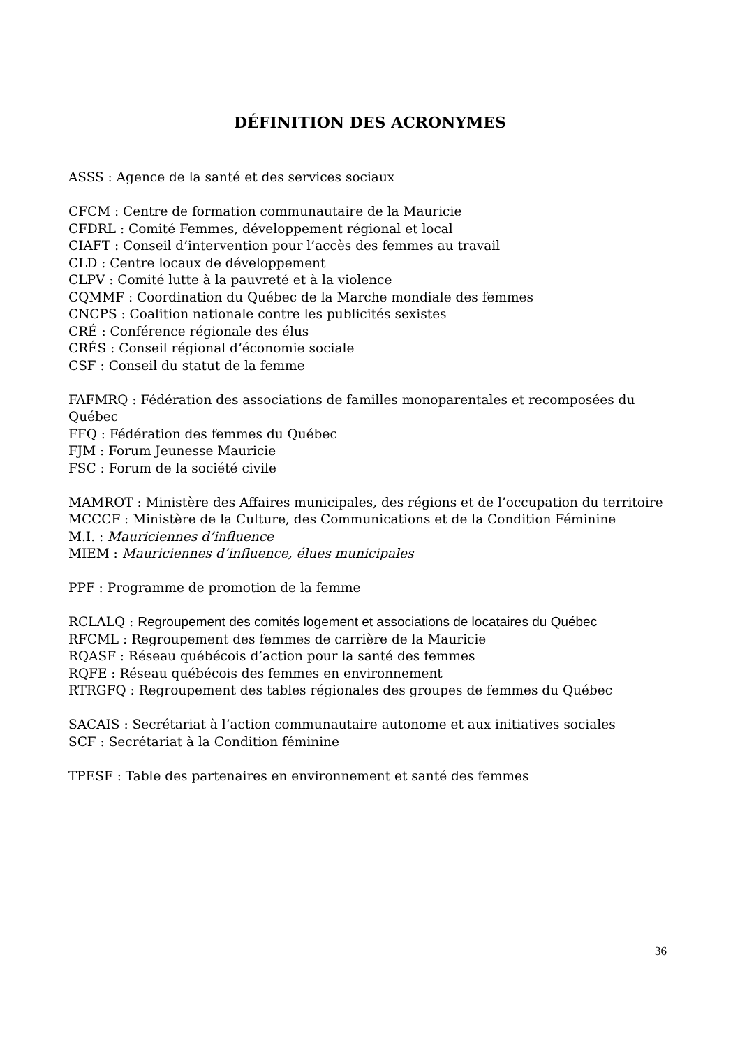DÉFINITION DES ACRONYMES
ASSS : Agence de la santé et des services sociaux
CFCM : Centre de formation communautaire de la Mauricie
CFDRL : Comité Femmes, développement régional et local
CIAFT : Conseil d’intervention pour l’accès des femmes au travail
CLD : Centre locaux de développement
CLPV : Comité lutte à la pauvreté et à la violence
CQMMF : Coordination du Québec de la Marche mondiale des femmes
CNCPS : Coalition nationale contre les publicités sexistes
CRÉ : Conférence régionale des élus
CRÉS : Conseil régional d’économie sociale
CSF : Conseil du statut de la femme
FAFMRQ : Fédération des associations de familles monoparentales et recomposées du Québec
FFQ : Fédération des femmes du Québec
FJM : Forum Jeunesse Mauricie
FSC : Forum de la société civile
MAMROT : Ministère des Affaires municipales, des régions et de l’occupation du territoire
MCCCF : Ministère de la Culture, des Communications et de la Condition Féminine
M.I. : Mauriciennes d’influence
MIEM : Mauriciennes d’influence, élues municipales
PPF : Programme de promotion de la femme
RCLALQ : Regroupement des comités logement et associations de locataires du Québec
RFCML : Regroupement des femmes de carrière de la Mauricie
RQASF : Réseau québécois d’action pour la santé des femmes
RQFE : Réseau québécois des femmes en environnement
RTRGFQ : Regroupement des tables régionales des groupes de femmes du Québec
SACAIS : Secrétariat à l’action communautaire autonome et aux initiatives sociales
SCF : Secrétariat à la Condition féminine
TPESF : Table des partenaires en environnement et santé des femmes
36